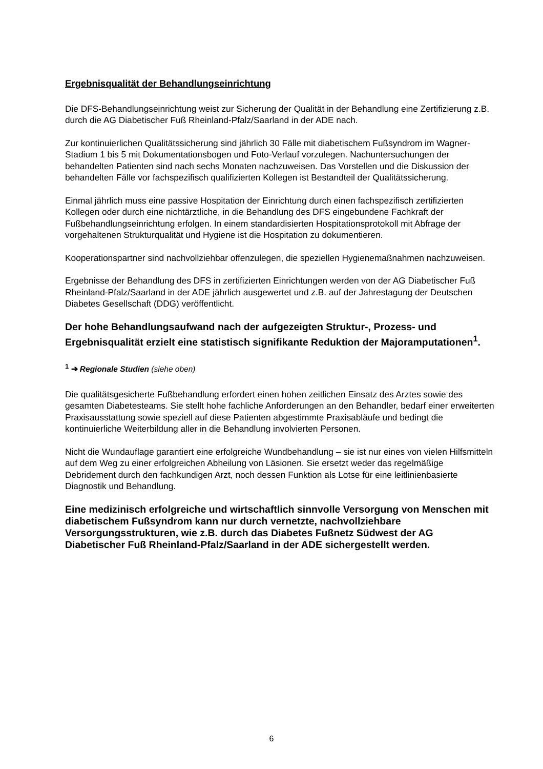Ergebnisqualität der Behandlungseinrichtung
Die DFS-Behandlungseinrichtung weist zur Sicherung der Qualität in der Behandlung eine Zertifizierung z.B. durch die AG Diabetischer Fuß Rheinland-Pfalz/Saarland in der ADE nach.
Zur kontinuierlichen Qualitätssicherung sind jährlich 30 Fälle mit diabetischem Fußsyndrom im Wagner-Stadium 1 bis 5 mit Dokumentationsbogen und Foto-Verlauf vorzulegen. Nachuntersuchungen der behandelten Patienten sind nach sechs Monaten nachzuweisen. Das Vorstellen und die Diskussion der behandelten Fälle vor fachspezifisch qualifizierten Kollegen ist Bestandteil der Qualitätssicherung.
Einmal jährlich muss eine passive Hospitation der Einrichtung durch einen fachspezifisch zertifizierten Kollegen oder durch eine nichtärztliche, in die Behandlung des DFS eingebundene Fachkraft der Fußbehandlungseinrichtung erfolgen. In einem standardisierten Hospitationsprotokoll mit Abfrage der vorgehaltenen Strukturqualität und Hygiene ist die Hospitation zu dokumentieren.
Kooperationspartner sind nachvollziehbar offenzulegen, die speziellen Hygienemaßnahmen nachzuweisen.
Ergebnisse der Behandlung des DFS in zertifizierten Einrichtungen werden von der AG Diabetischer Fuß Rheinland-Pfalz/Saarland in der ADE jährlich ausgewertet und z.B. auf der Jahrestagung der Deutschen Diabetes Gesellschaft (DDG) veröffentlicht.
Der hohe Behandlungsaufwand nach der aufgezeigten Struktur-, Prozess- und Ergebnisqualität erzielt eine statistisch signifikante Reduktion der Majoramputationen<sup>1</sup>.
<sup>1</sup> ➔ Regionale Studien (siehe oben)
Die qualitätsgesicherte Fußbehandlung erfordert einen hohen zeitlichen Einsatz des Arztes sowie des gesamten Diabetesteams. Sie stellt hohe fachliche Anforderungen an den Behandler, bedarf einer erweiterten Praxisausstattung sowie speziell auf diese Patienten abgestimmte Praxisabläufe und bedingt die kontinuierliche Weiterbildung aller in die Behandlung involvierten Personen.
Nicht die Wundauflage garantiert eine erfolgreiche Wundbehandlung – sie ist nur eines von vielen Hilfsmitteln auf dem Weg zu einer erfolgreichen Abheilung von Läsionen. Sie ersetzt weder das regelmäßige Debridement durch den fachkundigen Arzt, noch dessen Funktion als Lotse für eine leitlinienbasierte Diagnostik und Behandlung.
Eine medizinisch erfolgreiche und wirtschaftlich sinnvolle Versorgung von Menschen mit diabetischem Fußsyndrom kann nur durch vernetzte, nachvollziehbare Versorgungsstrukturen, wie z.B. durch das Diabetes Fußnetz Südwest der AG Diabetischer Fuß Rheinland-Pfalz/Saarland in der ADE sichergestellt werden.
6